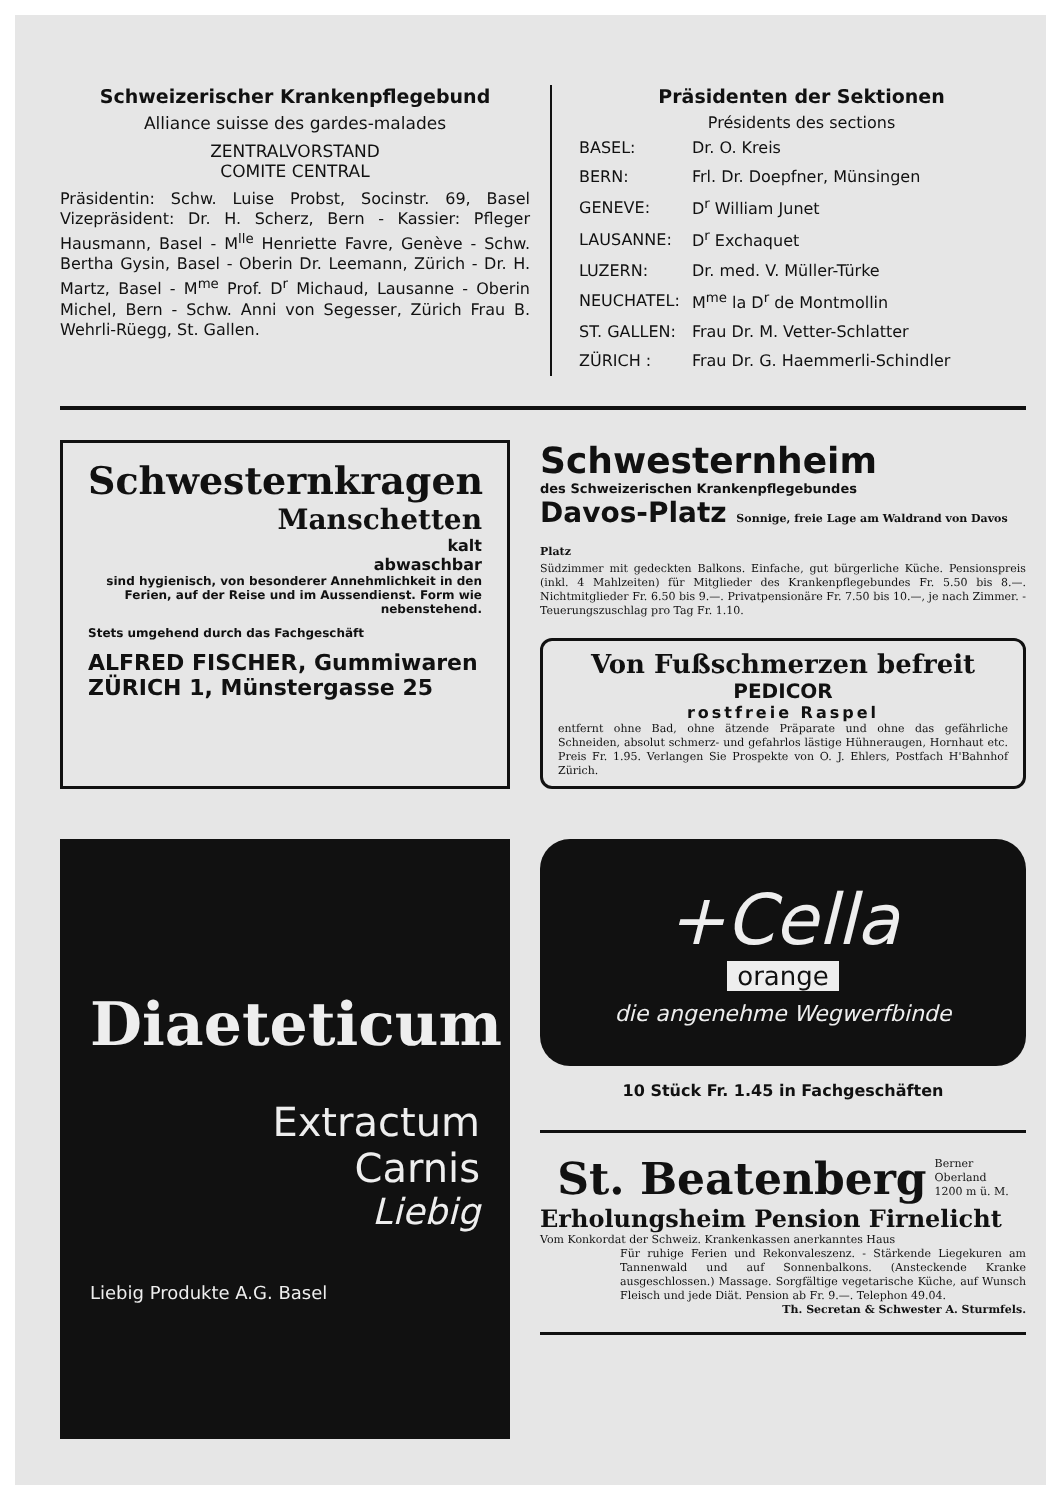Schweizerischer Krankenpflegebund
Alliance suisse des gardes-malades
ZENTRALVORSTAND
COMITE CENTRAL
Präsidentin: Schw. Luise Probst, Socinstr. 69, Basel Vizepräsident: Dr. H. Scherz, Bern - Kassier: Pfleger Hausmann, Basel - M<sup>lle</sup> Henriette Favre, Genève - Schw. Bertha Gysin, Basel - Oberin Dr. Leemann, Zürich - Dr. H. Martz, Basel - M<sup>me</sup> Prof. D<sup>r</sup> Michaud, Lausanne - Oberin Michel, Bern - Schw. Anni von Segesser, Zürich Frau B. Wehrli-Rüegg, St. Gallen.
Präsidenten der Sektionen
Présidents des sections
| BASEL: | Dr. O. Kreis |
| BERN: | Frl. Dr. Doepfner, Münsingen |
| GENEVE: | D<sup>r</sup> William Junet |
| LAUSANNE: | D<sup>r</sup> Exchaquet |
| LUZERN: | Dr. med. V. Müller-Türke |
| NEUCHATEL: | M<sup>me</sup> la D<sup>r</sup> de Montmollin |
| ST. GALLEN: | Frau Dr. M. Vetter-Schlatter |
| ZÜRICH : | Frau Dr. G. Haemmerli-Schindler |
Schwesternkragen
Manschetten
kalt
abwaschbar
sind hygienisch, von besonderer Annehmlichkeit in den Ferien, auf der Reise und im Aussendienst. Form wie nebenstehend.
Stets umgehend durch das Fachgeschäft
ALFRED FISCHER, Gummiwaren
ZÜRICH 1, Münstergasse 25
Schwesternheim
des Schweizerischen Krankenpflegebundes
Davos-Platz Sonnige, freie Lage am Waldrand von Davos Platz
Südzimmer mit gedeckten Balkons. Einfache, gut bürgerliche Küche. Pensionspreis (inkl. 4 Mahlzeiten) für Mitglieder des Krankenpflegebundes Fr. 5.50 bis 8.—. Nichtmitglieder Fr. 6.50 bis 9.—. Privatpensionäre Fr. 7.50 bis 10.—, je nach Zimmer. - Teuerungszuschlag pro Tag Fr. 1.10.
Von Fußschmerzen befreit
PEDICOR
rostfreie Raspel
entfernt ohne Bad, ohne ätzende Präparate und ohne das gefährliche Schneiden, absolut schmerz- und gefahrlos lästige Hühneraugen, Hornhaut etc. Preis Fr. 1.95. Verlangen Sie Prospekte von O. J. Ehlers, Postfach H'Bahnhof Zürich.
Diaeteticum
Extractum
Carnis
Liebig
Liebig Produkte A.G. Basel
+Cella
orange
die angenehme Wegwerfbinde
10 Stück Fr. 1.45 in Fachgeschäften
St. Beatenberg Berner
Oberland
1200 m ü. M.
Erholungsheim Pension Firnelicht
Vom Konkordat der Schweiz. Krankenkassen anerkanntes Haus
Für ruhige Ferien und Rekonvaleszenz. - Stärkende Liegekuren am Tannenwald und auf Sonnenbalkons. (Ansteckende Kranke ausgeschlossen.) Massage. Sorgfältige vegetarische Küche, auf Wunsch Fleisch und jede Diät. Pension ab Fr. 9.—. Telephon 49.04.
Th. Secretan & Schwester A. Sturmfels.